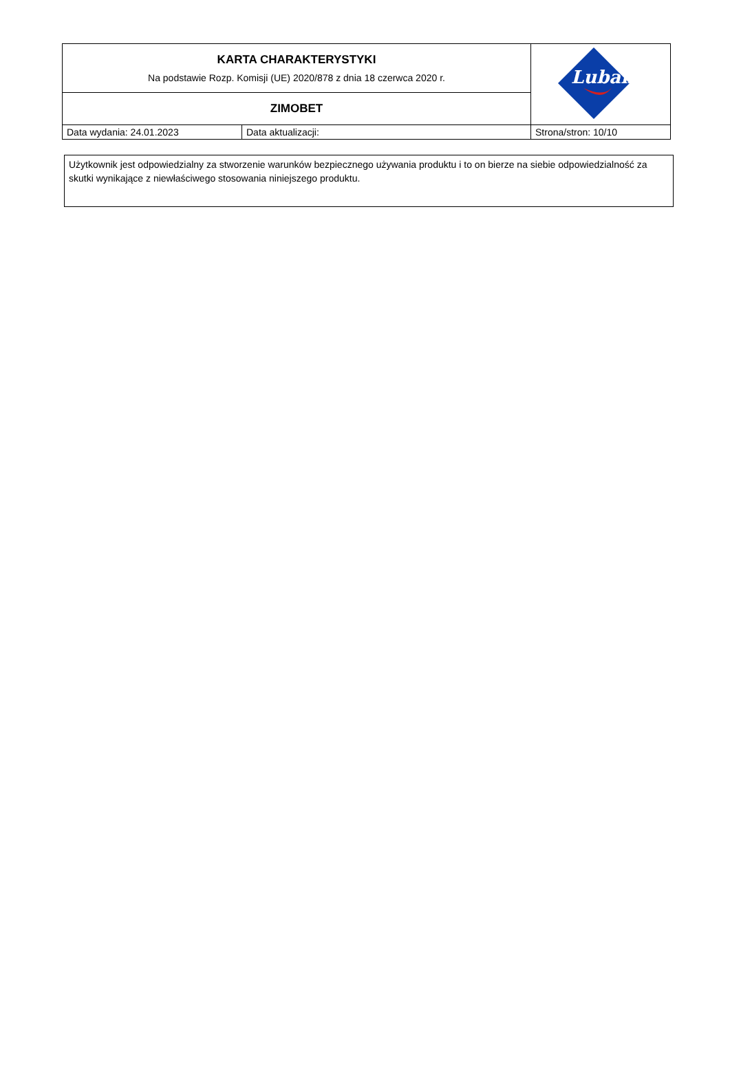| KARTA CHARAKTERYSTYKI Na podstawie Rozp. Komisji (UE) 2020/878 z dnia 18 czerwca 2020 r. | | Lubanta |
| ZIMOBET | | |
| Data wydania: 24.01.2023 | Data aktualizacji: | Strona/stron: 10/10 |
Użytkownik jest odpowiedzialny za stworzenie warunków bezpiecznego używania produktu i to on bierze na siebie odpowiedzialność za skutki wynikające z niewłaściwego stosowania niniejszego produktu.